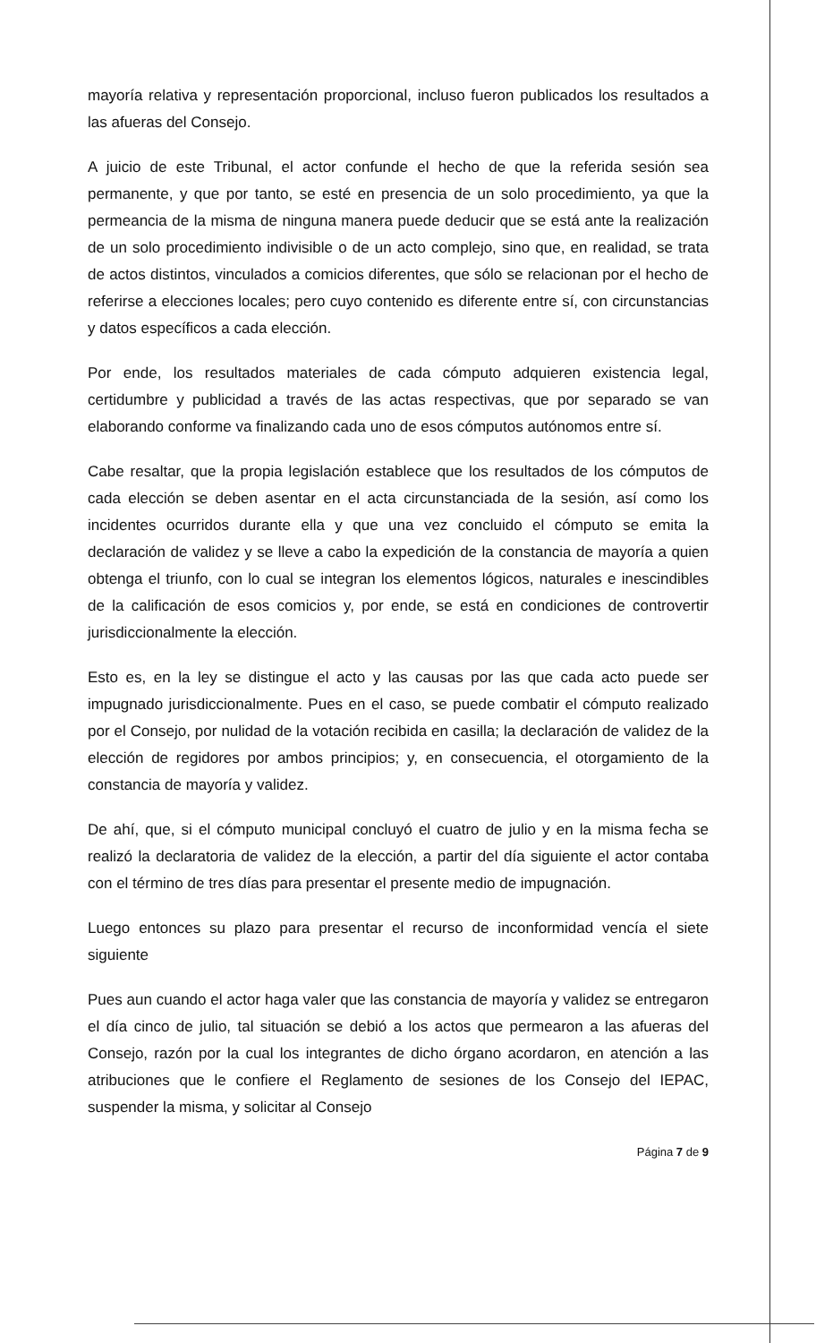mayoría relativa y representación proporcional, incluso fueron publicados los resultados a las afueras del Consejo.
A juicio de este Tribunal, el actor confunde el hecho de que la referida sesión sea permanente, y que por tanto, se esté en presencia de un solo procedimiento, ya que la permeancia de la misma de ninguna manera puede deducir que se está ante la realización de un solo procedimiento indivisible o de un acto complejo, sino que, en realidad, se trata de actos distintos, vinculados a comicios diferentes, que sólo se relacionan por el hecho de referirse a elecciones locales; pero cuyo contenido es diferente entre sí, con circunstancias y datos específicos a cada elección.
Por ende, los resultados materiales de cada cómputo adquieren existencia legal, certidumbre y publicidad a través de las actas respectivas, que por separado se van elaborando conforme va finalizando cada uno de esos cómputos autónomos entre sí.
Cabe resaltar, que la propia legislación establece que los resultados de los cómputos de cada elección se deben asentar en el acta circunstanciada de la sesión, así como los incidentes ocurridos durante ella y que una vez concluido el cómputo se emita la declaración de validez y se lleve a cabo la expedición de la constancia de mayoría a quien obtenga el triunfo, con lo cual se integran los elementos lógicos, naturales e inescindibles de la calificación de esos comicios y, por ende, se está en condiciones de controvertir jurisdiccionalmente la elección.
Esto es, en la ley se distingue el acto y las causas por las que cada acto puede ser impugnado jurisdiccionalmente. Pues en el caso, se puede combatir el cómputo realizado por el Consejo, por nulidad de la votación recibida en casilla; la declaración de validez de la elección de regidores por ambos principios; y, en consecuencia, el otorgamiento de la constancia de mayoría y validez.
De ahí, que, si el cómputo municipal concluyó el cuatro de julio y en la misma fecha se realizó la declaratoria de validez de la elección, a partir del día siguiente el actor contaba con el término de tres días para presentar el presente medio de impugnación.
Luego entonces su plazo para presentar el recurso de inconformidad vencía el siete siguiente
Pues aun cuando el actor haga valer que las constancia de mayoría y validez se entregaron el día cinco de julio, tal situación se debió a los actos que permearon a las afueras del Consejo, razón por la cual los integrantes de dicho órgano acordaron, en atención a las atribuciones que le confiere el Reglamento de sesiones de los Consejo del IEPAC, suspender la misma, y solicitar al Consejo
Página 7 de 9